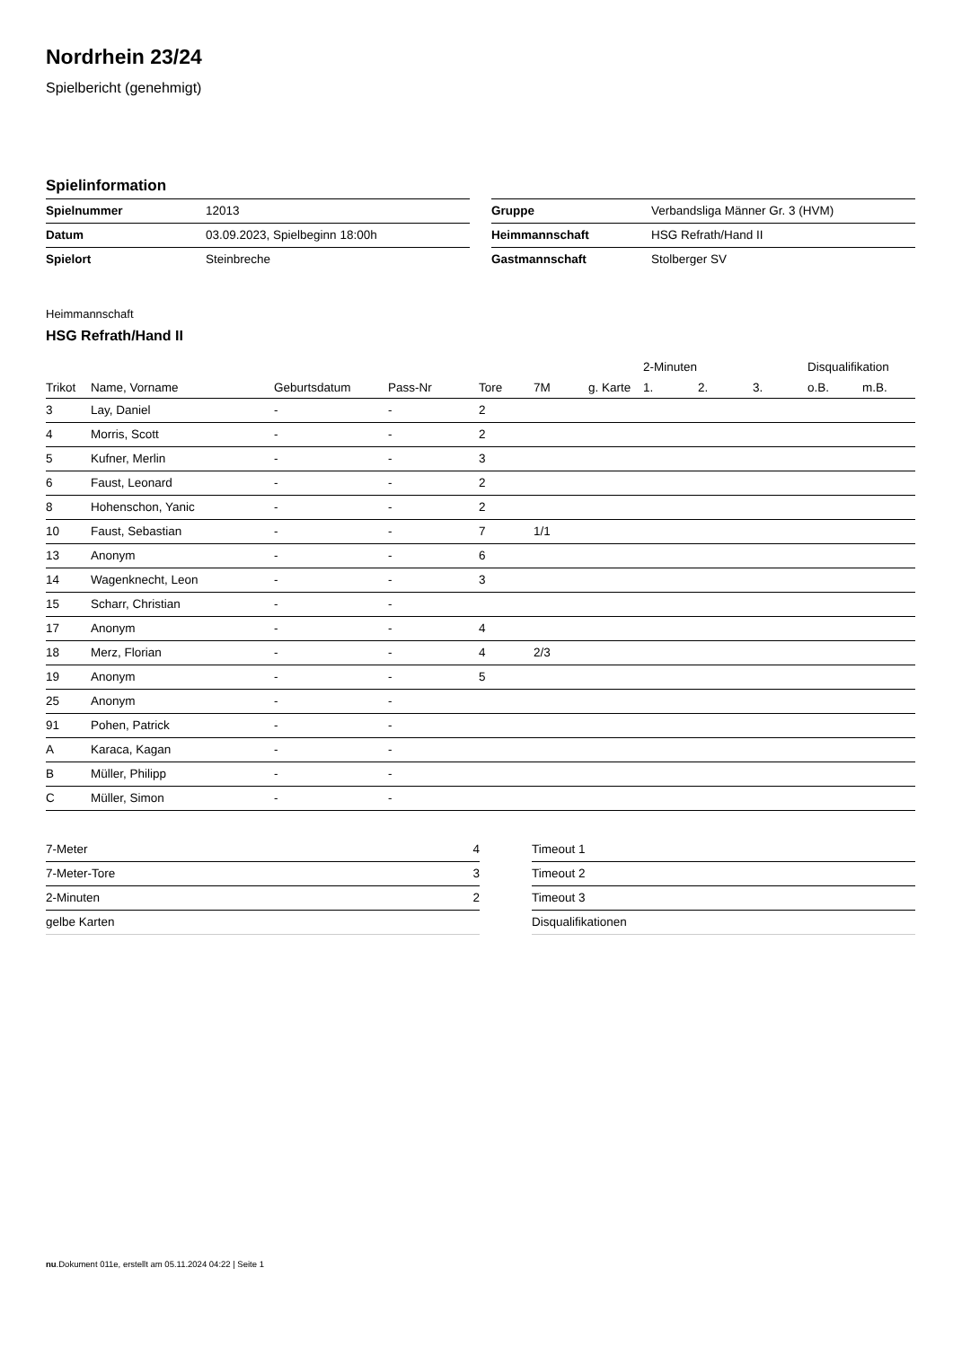Nordrhein 23/24
Spielbericht (genehmigt)
Spielinformation
| Spielnummer | 12013 |
| Datum | 03.09.2023, Spielbeginn 18:00h |
| Spielort | Steinbreche |
| Gruppe | Verbandsliga Männer Gr. 3 (HVM) |
| Heimmannschaft | HSG Refrath/Hand II |
| Gastmannschaft | Stolberger SV |
Heimmannschaft
HSG Refrath/Hand II
| | | | | | | | 2-Minuten | | | Disqualifikation | |
| --- | --- | --- | --- | --- | --- | --- | --- | --- | --- | --- | --- |
| Trikot | Name, Vorname | Geburtsdatum | Pass-Nr | Tore | 7M | g. Karte | 1. | 2. | 3. | o.B. | m.B. |
| 3 | Lay, Daniel | - | - | 2 | | | | | | | |
| 4 | Morris, Scott | - | - | 2 | | | | | | | |
| 5 | Kufner, Merlin | - | - | 3 | | | | | | | |
| 6 | Faust, Leonard | - | - | 2 | | | | | | | |
| 8 | Hohenschon, Yanic | - | - | 2 | | | | | | | |
| 10 | Faust, Sebastian | - | - | 7 | 1/1 | | | | | | |
| 13 | Anonym | - | - | 6 | | | | | | | |
| 14 | Wagenknecht, Leon | - | - | 3 | | | | | | | |
| 15 | Scharr, Christian | - | - | | | | | | | | |
| 17 | Anonym | - | - | 4 | | | | | | | |
| 18 | Merz, Florian | - | - | 4 | 2/3 | | | | | | |
| 19 | Anonym | - | - | 5 | | | | | | | |
| 25 | Anonym | - | - | | | | | | | | |
| 91 | Pohen, Patrick | - | - | | | | | | | | |
| A | Karaca, Kagan | - | - | | | | | | | | |
| B | Müller, Philipp | - | - | | | | | | | | |
| C | Müller, Simon | - | - | | | | | | | | |
| 7-Meter | 4 |
| 7-Meter-Tore | 3 |
| 2-Minuten | 2 |
| gelbe Karten | |
| Timeout 1 |
| Timeout 2 |
| Timeout 3 |
| Disqualifikationen |
nu.Dokument 011e, erstellt am 05.11.2024 04:22 | Seite 1